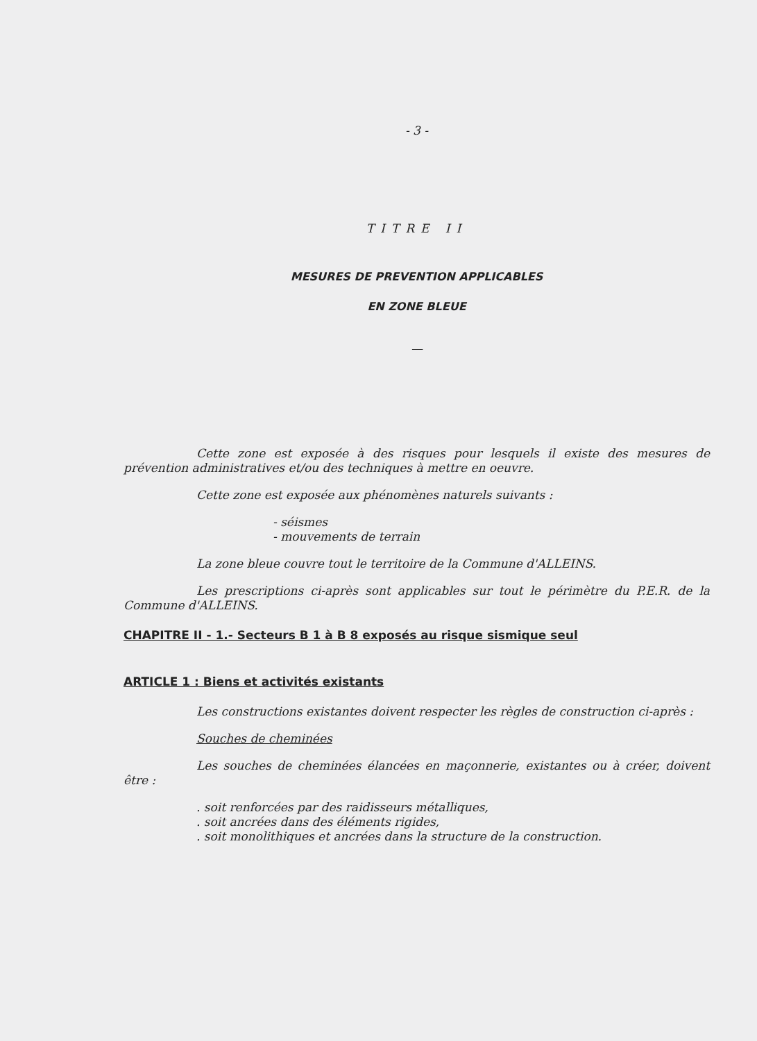- 3 -
TITRE II
MESURES DE PREVENTION APPLICABLES
EN ZONE BLEUE
—
Cette zone est exposée à des risques pour lesquels il existe des mesures de prévention administratives et/ou des techniques à mettre en oeuvre.
Cette zone est exposée aux phénomènes naturels suivants :
- séismes
- mouvements de terrain
La zone bleue couvre tout le territoire de la Commune d'ALLEINS.
Les prescriptions ci-après sont applicables sur tout le périmètre du P.E.R. de la Commune d'ALLEINS.
CHAPITRE II - 1.- Secteurs B 1 à B 8 exposés au risque sismique seul
ARTICLE 1 : Biens et activités existants
Les constructions existantes doivent respecter les règles de construction ci-après :
Souches de cheminées
Les souches de cheminées élancées en maçonnerie, existantes ou à créer, doivent être :
. soit renforcées par des raidisseurs métalliques,
. soit ancrées dans des éléments rigides,
. soit monolithiques et ancrées dans la structure de la construction.